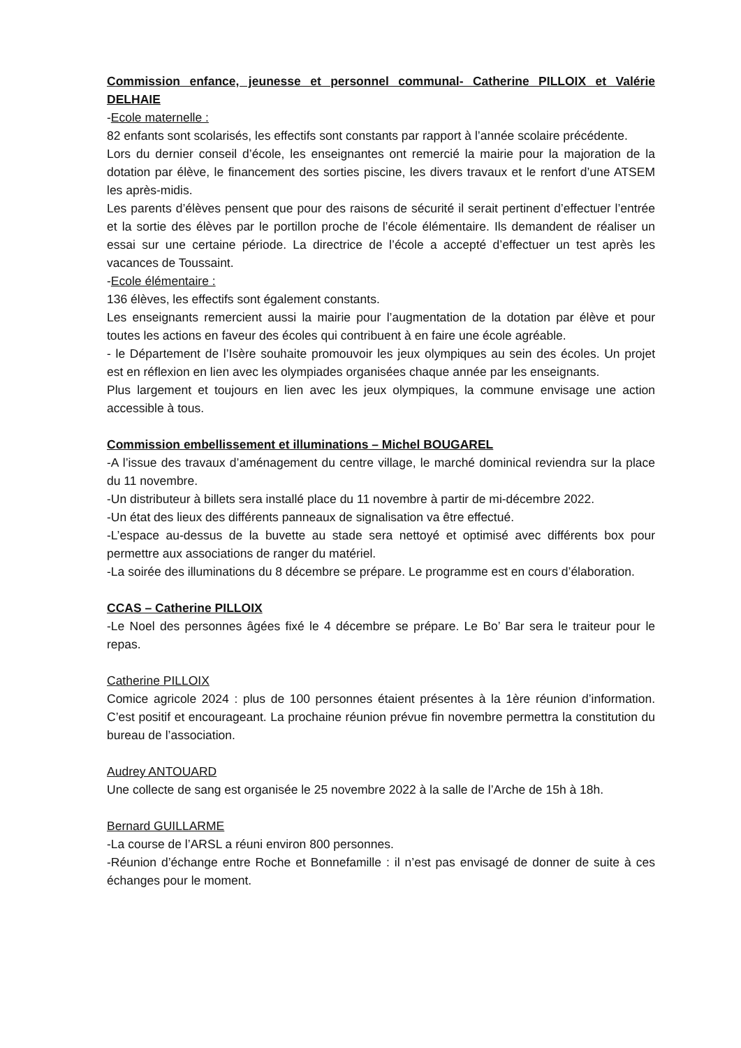Commission enfance, jeunesse et personnel communal- Catherine PILLOIX et Valérie DELHAIE
-Ecole maternelle :
82 enfants sont scolarisés, les effectifs sont constants par rapport à l’année scolaire précédente.
Lors du dernier conseil d’école, les enseignantes ont remercié la mairie pour la majoration de la dotation par élève, le financement des sorties piscine, les divers travaux et le renfort d’une ATSEM les après-midis.
Les parents d’élèves pensent que pour des raisons de sécurité il serait pertinent d’effectuer l’entrée et la sortie des élèves par le portillon proche de l’école élémentaire. Ils demandent de réaliser un essai sur une certaine période. La directrice de l’école a accepté d’effectuer un test après les vacances de Toussaint.
-Ecole élémentaire :
136 élèves, les effectifs sont également constants.
Les enseignants remercient aussi la mairie pour l’augmentation de la dotation par élève et pour toutes les actions en faveur des écoles qui contribuent à en faire une école agréable.
- le Département de l’Isère souhaite promouvoir les jeux olympiques au sein des écoles. Un projet est en réflexion en lien avec les olympiades organisées chaque année par les enseignants.
Plus largement et toujours en lien avec les jeux olympiques, la commune envisage une action accessible à tous.
Commission embellissement et illuminations – Michel BOUGAREL
-A l’issue des travaux d’aménagement du centre village, le marché dominical reviendra sur la place du 11 novembre.
-Un distributeur à billets sera installé place du 11 novembre à partir de mi-décembre 2022.
-Un état des lieux des différents panneaux de signalisation va être effectué.
-L’espace au-dessus de la buvette au stade sera nettoyé et optimisé avec différents box pour permettre aux associations de ranger du matériel.
-La soirée des illuminations du 8 décembre se prépare. Le programme est en cours d’élaboration.
CCAS – Catherine PILLOIX
-Le Noel des personnes âgées fixé le 4 décembre se prépare. Le Bo’ Bar sera le traiteur pour le repas.
Catherine PILLOIX
Comice agricole 2024 : plus de 100 personnes étaient présentes à la 1ère réunion d’information. C’est positif et encourageant. La prochaine réunion prévue fin novembre permettra la constitution du bureau de l’association.
Audrey ANTOUARD
Une collecte de sang est organisée le 25 novembre 2022 à la salle de l’Arche de 15h à 18h.
Bernard GUILLARME
-La course de l’ARSL a réuni environ 800 personnes.
-Réunion d’échange entre Roche et Bonnefamille : il n’est pas envisagé de donner de suite à ces échanges pour le moment.